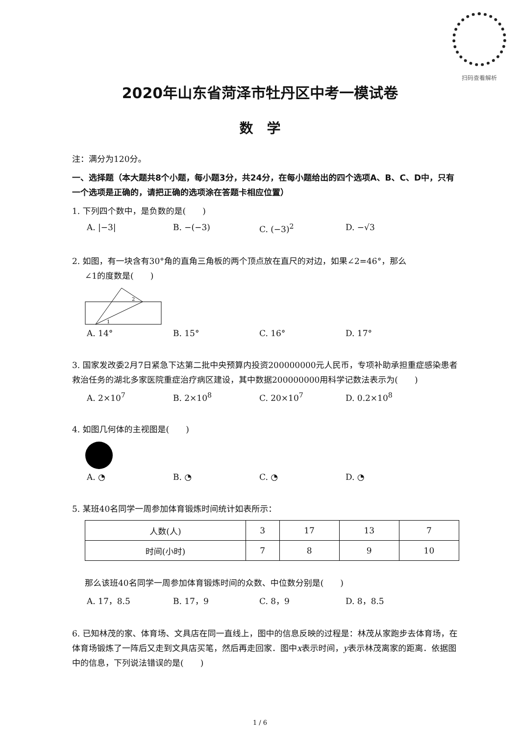扫码查看解析
2020年山东省菏泽市牡丹区中考一模试卷
数　学
注：满分为120分。
一、选择题（本大题共8个小题，每小题3分，共24分，在每小题给出的四个选项A、B、C、D中，只有一个选项是正确的，请把正确的选项涂在答题卡相应位置）
1. 下列四个数中，是负数的是(　　)
A. |−3| B. −(−3) C. (−3)<sup>2</sup> D. −√3
2. 如图，有一块含有30°角的直角三角板的两个顶点放在直尺的对边，如果∠2=46°，那么
∠1的度数是(　　)
2
1
A. 14° B. 15° C. 16° D. 17°
3. 国家发改委2月7日紧急下达第二批中央预算内投资200000000元人民币，专项补助承担重症感染患者救治任务的湖北多家医院重症治疗病区建设，其中数据200000000用科学记数法表示为(　　)
A. 2×10<sup>7</sup> B. 2×10<sup>8</sup> C. 20×10<sup>7</sup> D. 0.2×10<sup>8</sup>
4. 如图几何体的主视图是(　　)
A. ◔ B. ◔ C. ◔ D. ◔
5. 某班40名同学一周参加体育锻炼时间统计如表所示：
| 人数(人) | 3 | 17 | 13 | 7 |
| 时间(小时) | 7 | 8 | 9 | 10 |
那么该班40名同学一周参加体育锻炼时间的众数、中位数分别是(　　)
A. 17，8.5 B. 17，9 C. 8，9 D. 8，8.5
6. 已知林茂的家、体育场、文具店在同一直线上，图中的信息反映的过程是：林茂从家跑步去体育场，在体育场锻炼了一阵后又走到文具店买笔，然后再走回家．图中x表示时间，y表示林茂离家的距离．依据图中的信息，下列说法错误的是(　　)
1 / 6